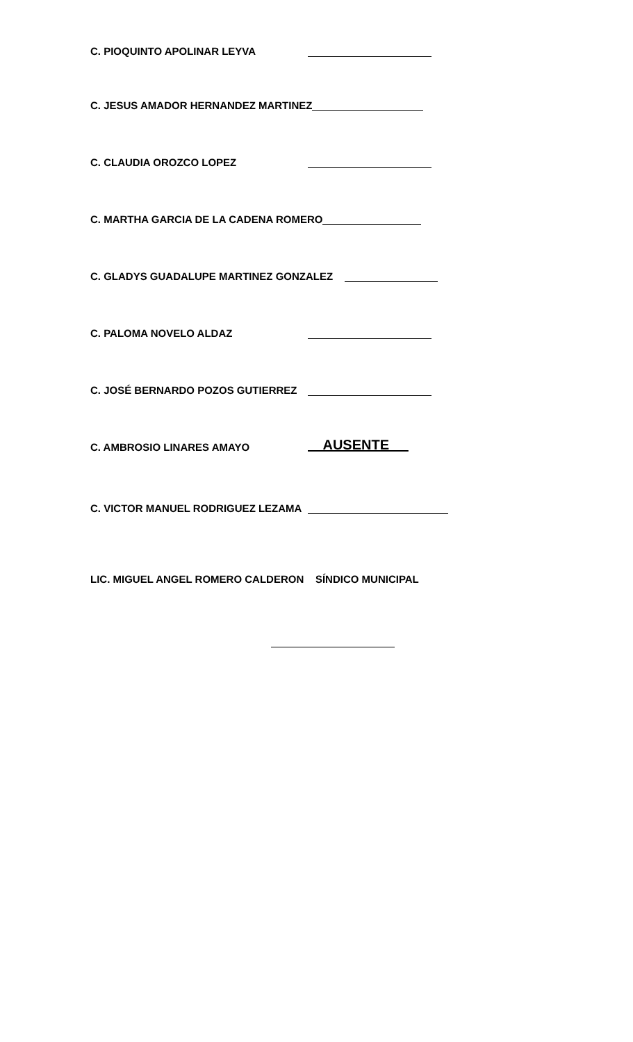C. PIOQUINTO APOLINAR LEYVA
C. JESUS AMADOR HERNANDEZ MARTINEZ
C. CLAUDIA OROZCO LOPEZ
C. MARTHA GARCIA DE LA CADENA ROMERO
C. GLADYS GUADALUPE MARTINEZ GONZALEZ
C. PALOMA NOVELO ALDAZ
C. JOSÉ BERNARDO POZOS GUTIERREZ
C. AMBROSIO LINARES AMAYO AUSENTE
C. VICTOR MANUEL RODRIGUEZ LEZAMA
LIC. MIGUEL ANGEL ROMERO CALDERON SÍNDICO MUNICIPAL